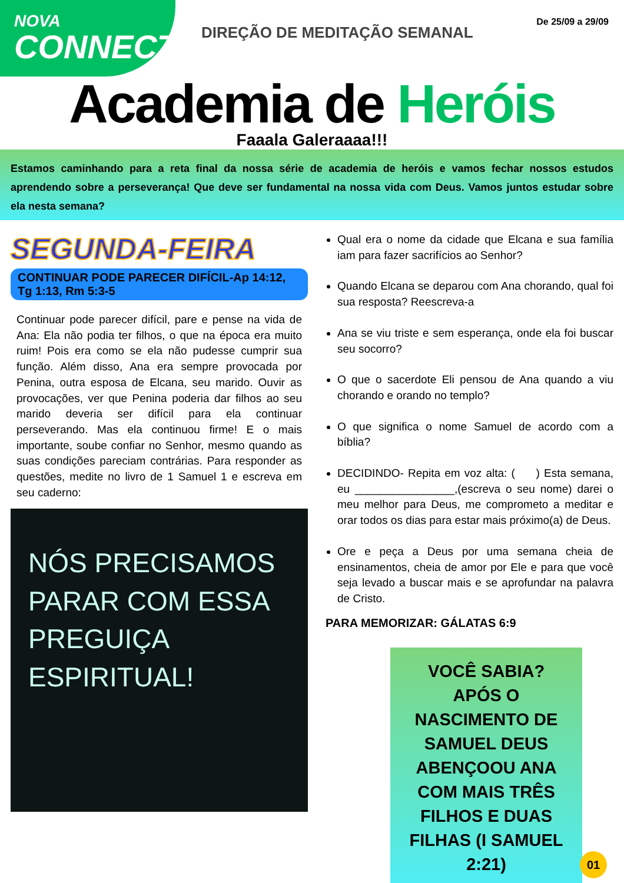NOVA
CONNECT
DIREÇÃO DE MEDITAÇÃO SEMANAL
De 25/09 a 29/09
Academia de Heróis
Faaala Galeraaaa!!!
Estamos caminhando para a reta final da nossa série de academia de heróis e vamos fechar nossos estudos aprendendo sobre a perseverança! Que deve ser fundamental na nossa vida com Deus. Vamos juntos estudar sobre ela nesta semana?
SEGUNDA-FEIRA
CONTINUAR PODE PARECER DIFÍCIL-Ap 14:12, Tg 1:13, Rm 5:3-5
Continuar pode parecer difícil, pare e pense na vida de Ana: Ela não podia ter filhos, o que na época era muito ruim! Pois era como se ela não pudesse cumprir sua função. Além disso, Ana era sempre provocada por Penina, outra esposa de Elcana, seu marido. Ouvir as provocações, ver que Penina poderia dar filhos ao seu marido deveria ser difícil para ela continuar perseverando. Mas ela continuou firme! E o mais importante, soube confiar no Senhor, mesmo quando as suas condições pareciam contrárias. Para responder as questões, medite no livro de 1 Samuel 1 e escreva em seu caderno:
NÓS PRECISAMOS PARAR COM ESSA PREGUIÇA ESPIRITUAL!
Qual era o nome da cidade que Elcana e sua família iam para fazer sacrifícios ao Senhor?
Quando Elcana se deparou com Ana chorando, qual foi sua resposta? Reescreva-a
Ana se viu triste e sem esperança, onde ela foi buscar seu socorro?
O que o sacerdote Eli pensou de Ana quando a viu chorando e orando no templo?
O que significa o nome Samuel de acordo com a bíblia?
DECIDINDO- Repita em voz alta: ( ) Esta semana, eu ________________,(escreva o seu nome) darei o meu melhor para Deus, me comprometo a meditar e orar todos os dias para estar mais próximo(a) de Deus.
Ore e peça a Deus por uma semana cheia de ensinamentos, cheia de amor por Ele e para que você seja levado a buscar mais e se aprofundar na palavra de Cristo.
PARA MEMORIZAR: GÁLATAS 6:9
VOCÊ SABIA?
APÓS O NASCIMENTO DE SAMUEL DEUS ABENÇOOU ANA COM MAIS TRÊS FILHOS E DUAS FILHAS (I SAMUEL 2:21)
01